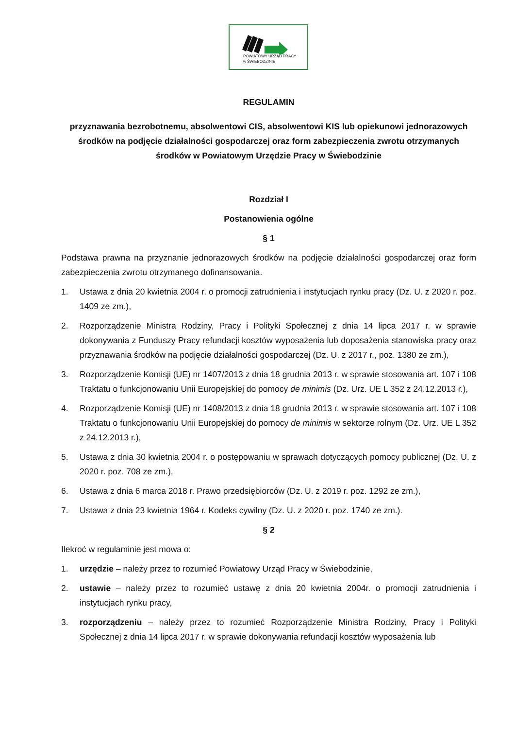POWIATOWY URZĄD PRACY
w ŚWIEBODZINIE
REGULAMIN
przyznawania bezrobotnemu, absolwentowi CIS, absolwentowi KIS lub opiekunowi jednorazowych środków na podjęcie działalności gospodarczej oraz form zabezpieczenia zwrotu otrzymanych środków w Powiatowym Urzędzie Pracy w Świebodzinie
Rozdział I
Postanowienia ogólne
§ 1
Podstawa prawna na przyznanie jednorazowych środków na podjęcie działalności gospodarczej oraz form zabezpieczenia zwrotu otrzymanego dofinansowania.
1. Ustawa z dnia 20 kwietnia 2004 r. o promocji zatrudnienia i instytucjach rynku pracy (Dz. U. z 2020 r. poz. 1409 ze zm.),
2. Rozporządzenie Ministra Rodziny, Pracy i Polityki Społecznej z dnia 14 lipca 2017 r. w sprawie dokonywania z Funduszy Pracy refundacji kosztów wyposażenia lub doposażenia stanowiska pracy oraz przyznawania środków na podjęcie działalności gospodarczej (Dz. U. z 2017 r., poz. 1380 ze zm.),
3. Rozporządzenie Komisji (UE) nr 1407/2013 z dnia 18 grudnia 2013 r. w sprawie stosowania art. 107 i 108 Traktatu o funkcjonowaniu Unii Europejskiej do pomocy de minimis (Dz. Urz. UE L 352 z 24.12.2013 r.),
4. Rozporządzenie Komisji (UE) nr 1408/2013 z dnia 18 grudnia 2013 r. w sprawie stosowania art. 107 i 108 Traktatu o funkcjonowaniu Unii Europejskiej do pomocy de minimis w sektorze rolnym (Dz. Urz. UE L 352 z 24.12.2013 r.),
5. Ustawa z dnia 30 kwietnia 2004 r. o postępowaniu w sprawach dotyczących pomocy publicznej (Dz. U. z 2020 r. poz. 708 ze zm.),
6. Ustawa z dnia 6 marca 2018 r. Prawo przedsiębiorców (Dz. U. z 2019 r. poz. 1292 ze zm.),
7. Ustawa z dnia 23 kwietnia 1964 r. Kodeks cywilny (Dz. U. z 2020 r. poz. 1740 ze zm.).
§ 2
Ilekroć w regulaminie jest mowa o:
1. urzędzie – należy przez to rozumieć Powiatowy Urząd Pracy w Świebodzinie,
2. ustawie – należy przez to rozumieć ustawę z dnia 20 kwietnia 2004r. o promocji zatrudnienia i instytucjach rynku pracy,
3. rozporządzeniu – należy przez to rozumieć Rozporządzenie Ministra Rodziny, Pracy i Polityki Społecznej z dnia 14 lipca 2017 r. w sprawie dokonywania refundacji kosztów wyposażenia lub